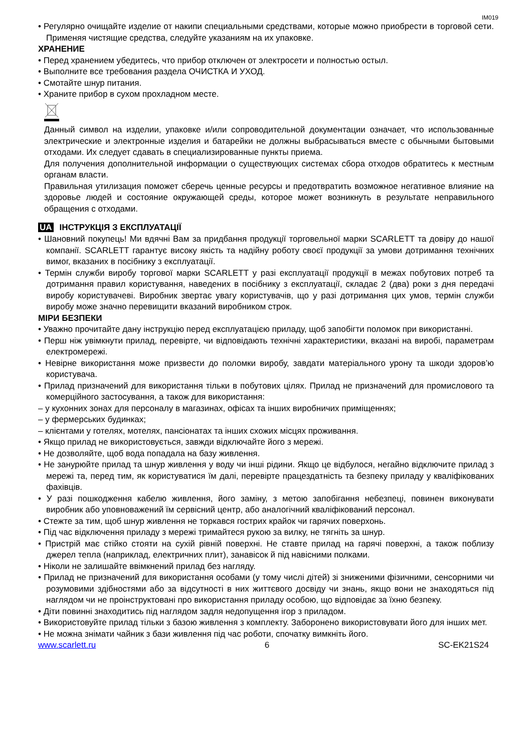IM019
• Регулярно очищайте изделие от накипи специальными средствами, которые можно приобрести в торговой сети. Применяя чистящие средства, следуйте указаниям на их упаковке.
ХРАНЕНИЕ
• Перед хранением убедитесь, что прибор отключен от электросети и полностью остыл.
• Выполните все требования раздела ОЧИСТКА И УХОД.
• Смотайте шнур питания.
• Храните прибор в сухом прохладном месте.
Данный символ на изделии, упаковке и/или сопроводительной документации означает, что использованные электрические и электронные изделия и батарейки не должны выбрасываться вместе с обычными бытовыми отходами. Их следует сдавать в специализированные пункты приема.
Для получения дополнительной информации о существующих системах сбора отходов обратитесь к местным органам власти.
Правильная утилизация поможет сберечь ценные ресурсы и предотвратить возможное негативное влияние на здоровье людей и состояние окружающей среды, которое может возникнуть в результате неправильного обращения с отходами.
UA ІНСТРУКЦІЯ З ЕКСПЛУАТАЦІЇ
• Шановний покупець! Ми вдячні Вам за придбання продукції торговельної марки SCARLETT та довіру до нашої компанії. SCARLETT гарантує високу якість та надійну роботу своєї продукції за умови дотримання технічних вимог, вказаних в посібнику з експлуатації.
• Термін служби виробу торгової марки SCARLETT у разі експлуатації продукції в межах побутових потреб та дотримання правил користування, наведених в посібнику з експлуатації, складає 2 (два) роки з дня передачі виробу користувачеві. Виробник звертає увагу користувачів, що у разі дотримання цих умов, термін служби виробу може значно перевищити вказаний виробником строк.
МІРИ БЕЗПЕКИ
• Уважно прочитайте дану інструкцію перед експлуатацією приладу, щоб запобігти поломок при використанні.
• Перш ніж увімкнути прилад, перевірте, чи відповідають технічні характеристики, вказані на виробі, параметрам електромережі.
• Невірне використання може призвести до поломки виробу, завдати матеріального урону та шкоди здоров’ю користувача.
• Прилад призначений для використання тільки в побутових цілях. Прилад не призначений для промислового та комерційного застосування, а також для використання:
– у кухонних зонах для персоналу в магазинах, офісах та інших виробничих приміщеннях;
– у фермерських будинках;
– клієнтами у готелях, мотелях, пансіонатах та інших схожих місцях проживання.
• Якщо прилад не використовується, завжди відключайте його з мережі.
• Не дозволяйте, щоб вода попадала на базу живлення.
• Не занурюйте прилад та шнур живлення у воду чи інші рідини. Якщо це відбулося, негайно відключите прилад з мережі та, перед тим, як користуватися їм далі, перевірте працездатність та безпеку приладу у кваліфікованих фахівців.
• У разі пошкодження кабелю живлення, його заміну, з метою запобігання небезпеці, повинен виконувати виробник або уповноважений їм сервісний центр, або аналогічний кваліфікований персонал.
• Стежте за тим, щоб шнур живлення не торкався гострих крайок чи гарячих поверхонь.
• Під час відключення приладу з мережі тримайтеся рукою за вилку, не тягніть за шнур.
• Пристрій має стійко стояти на сухій рівній поверхні. Не ставте прилад на гарячі поверхні, а також поблизу джерел тепла (наприклад, електричних плит), занавісок й під навісними полками.
• Ніколи не залишайте ввімкнений прилад без нагляду.
• Прилад не призначений для використання особами (у тому числі дітей) зі зниженими фізичними, сенсорними чи розумовими здібностями або за відсутності в них життєвого досвіду чи знань, якщо вони не знаходяться під наглядом чи не проінструктовані про використання приладу особою, що відповідає за їхню безпеку.
• Діти повинні знаходитись під наглядом задля недопущення ігор з приладом.
• Використовуйте прилад тільки з базою живлення з комплекту. Заборонено використовувати його для інших мет.
• Не можна знімати чайник з бази живлення під час роботи, спочатку вимкніть його.
www.scarlett.ru 6 SC-EK21S24